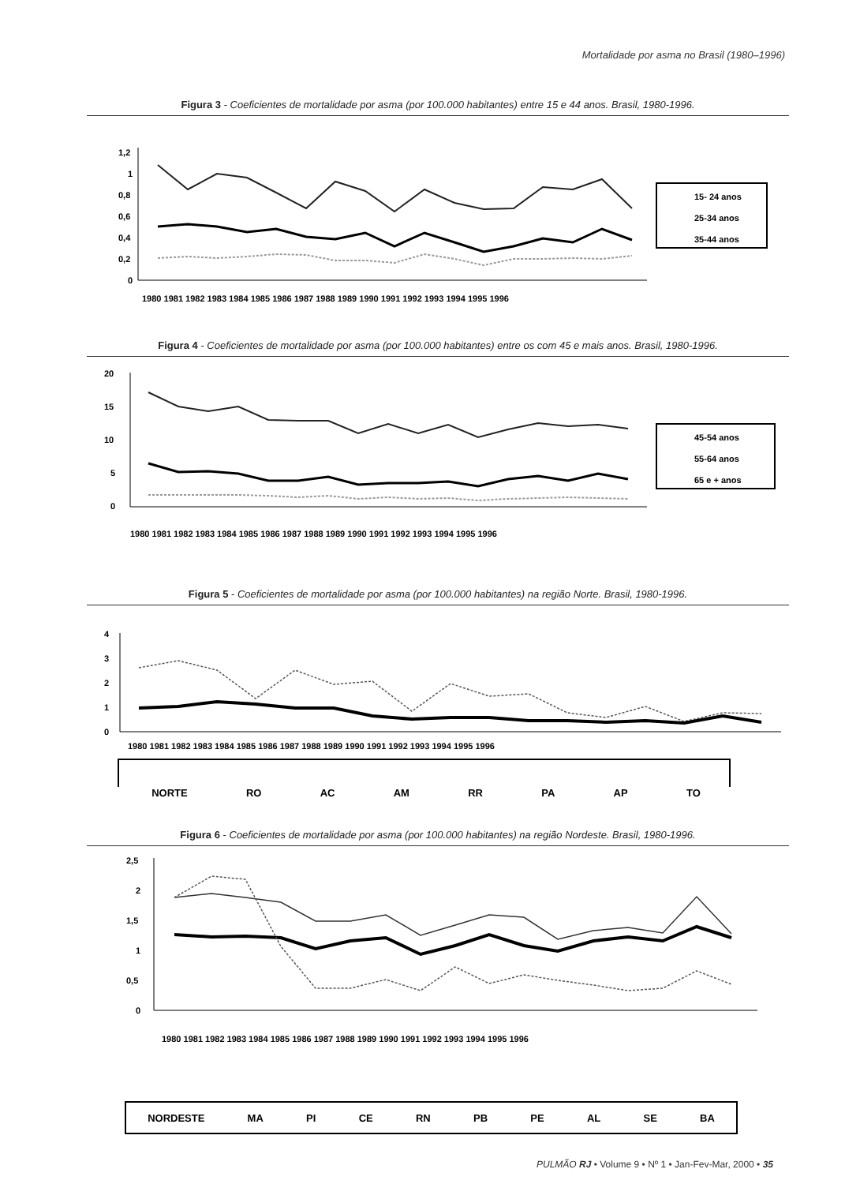Mortalidade por asma no Brasil (1980–1996)
Figura 3 - Coeficientes de mortalidade por asma (por 100.000 habitantes) entre 15 e 44 anos. Brasil, 1980-1996.
1,2
1
0,8
0,6
0,4
0,2
0
15- 24 anos
25-34 anos
35-44 anos
1980 1981 1982 1983 1984 1985 1986 1987 1988 1989 1990 1991 1992 1993 1994 1995 1996
Figura 4 - Coeficientes de mortalidade por asma (por 100.000 habitantes) entre os com 45 e mais anos. Brasil, 1980-1996.
20
15
10
5
0
45-54 anos
55-64 anos
65 e + anos
1980 1981 1982 1983 1984 1985 1986 1987 1988 1989 1990 1991 1992 1993 1994 1995 1996
Figura 5 - Coeficientes de mortalidade por asma (por 100.000 habitantes) na região Norte. Brasil, 1980-1996.
4
3
2
1
0
1980 1981 1982 1983 1984 1985 1986 1987 1988 1989 1990 1991 1992 1993 1994 1995 1996
NORTE RO AC AM RR PA AP TO
Figura 6 - Coeficientes de mortalidade por asma (por 100.000 habitantes) na região Nordeste. Brasil, 1980-1996.
2,5
2
1,5
1
0,5
0
1980 1981 1982 1983 1984 1985 1986 1987 1988 1989 1990 1991 1992 1993 1994 1995 1996
NORDESTE MA PI CE RN PB PE AL SE BA
PULMÃO RJ • Volume 9 • Nº 1 • Jan-Fev-Mar, 2000 • 35